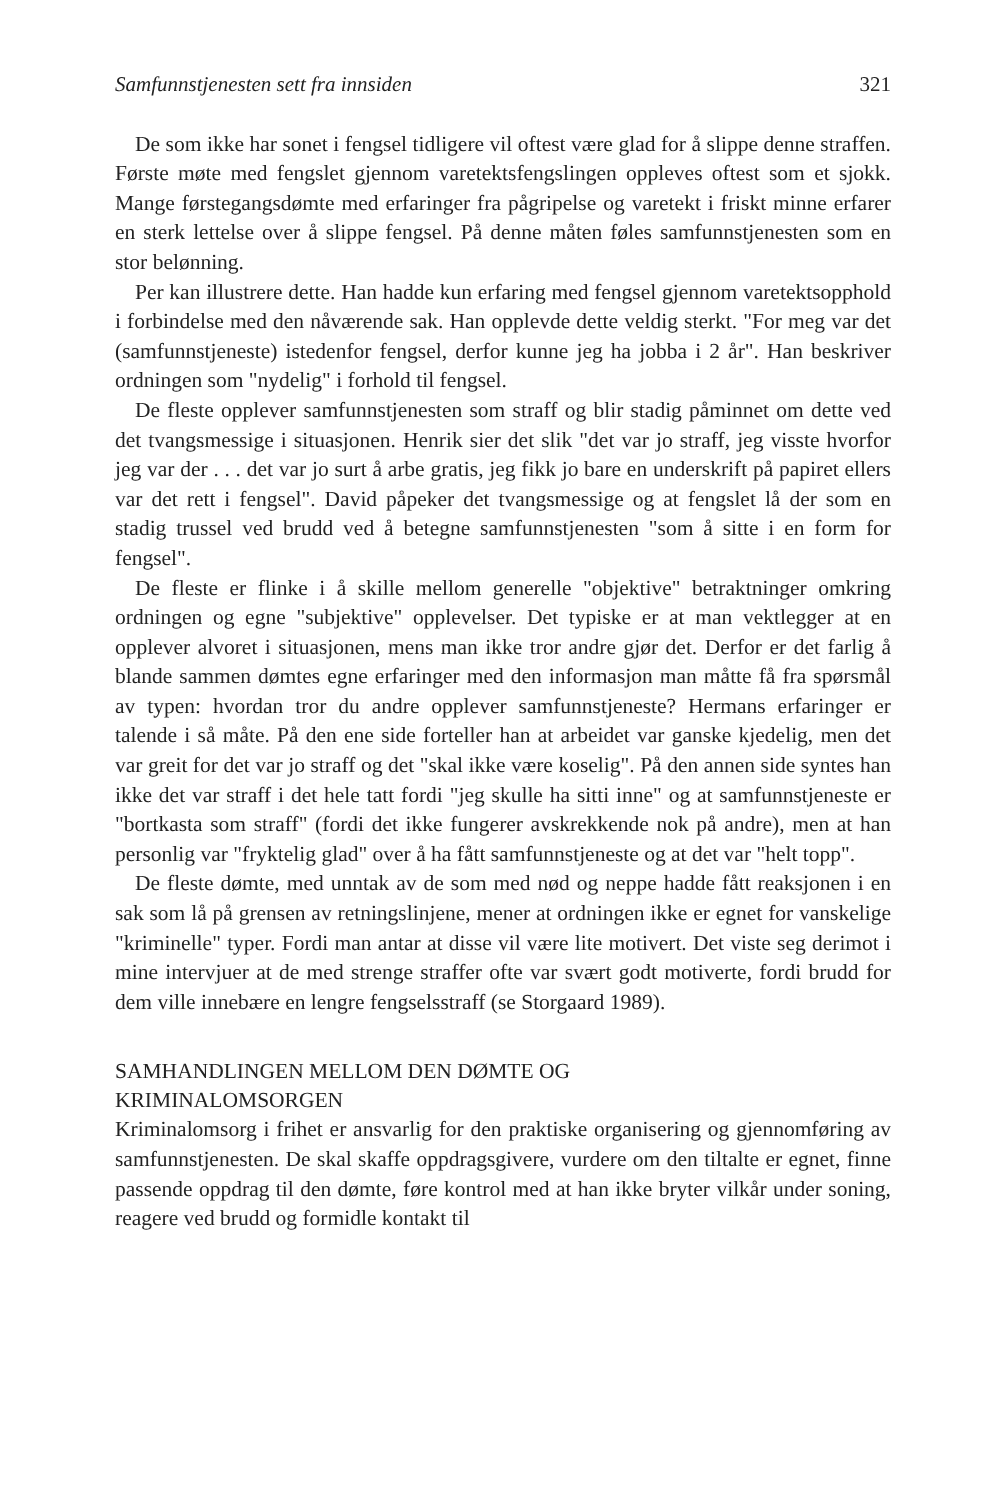Samfunnstjenesten sett fra innsiden 321
De som ikke har sonet i fengsel tidligere vil oftest være glad for å slippe denne straffen. Første møte med fengslet gjennom varetektsfengslingen oppleves oftest som et sjokk. Mange førstegangsdømte med erfaringer fra pågripelse og varetekt i friskt minne erfarer en sterk lettelse over å slippe fengsel. På denne måten føles samfunnstjenesten som en stor belønning.
Per kan illustrere dette. Han hadde kun erfaring med fengsel gjennom varetektsopphold i forbindelse med den nåværende sak. Han opplevde dette veldig sterkt. "For meg var det (samfunnstjeneste) istedenfor fengsel, derfor kunne jeg ha jobba i 2 år". Han beskriver ordningen som "nydelig" i forhold til fengsel.
De fleste opplever samfunnstjenesten som straff og blir stadig påminnet om dette ved det tvangsmessige i situasjonen. Henrik sier det slik "det var jo straff, jeg visste hvorfor jeg var der . . . det var jo surt å arbe gratis, jeg fikk jo bare en underskrift på papiret ellers var det rett i fengsel". David påpeker det tvangsmessige og at fengslet lå der som en stadig trussel ved brudd ved å betegne samfunnstjenesten "som å sitte i en form for fengsel".
De fleste er flinke i å skille mellom generelle "objektive" betraktninger omkring ordningen og egne "subjektive" opplevelser. Det typiske er at man vektlegger at en opplever alvoret i situasjonen, mens man ikke tror andre gjør det. Derfor er det farlig å blande sammen dømtes egne erfaringer med den informasjon man måtte få fra spørsmål av typen: hvordan tror du andre opplever samfunnstjeneste? Hermans erfaringer er talende i så måte. På den ene side forteller han at arbeidet var ganske kjedelig, men det var greit for det var jo straff og det "skal ikke være koselig". På den annen side syntes han ikke det var straff i det hele tatt fordi "jeg skulle ha sitti inne" og at samfunnstjeneste er "bortkasta som straff" (fordi det ikke fungerer avskrekkende nok på andre), men at han personlig var "fryktelig glad" over å ha fått samfunnstjeneste og at det var "helt topp".
De fleste dømte, med unntak av de som med nød og neppe hadde fått reaksjonen i en sak som lå på grensen av retningslinjene, mener at ordningen ikke er egnet for vanskelige "kriminelle" typer. Fordi man antar at disse vil være lite motivert. Det viste seg derimot i mine intervjuer at de med strenge straffer ofte var svært godt motiverte, fordi brudd for dem ville innebære en lengre fengselsstraff (se Storgaard 1989).
SAMHANDLINGEN MELLOM DEN DØMTE OG
KRIMINALOMSORGEN
Kriminalomsorg i frihet er ansvarlig for den praktiske organisering og gjennomføring av samfunnstjenesten. De skal skaffe oppdragsgivere, vurdere om den tiltalte er egnet, finne passende oppdrag til den dømte, føre kontrol med at han ikke bryter vilkår under soning, reagere ved brudd og formidle kontakt til